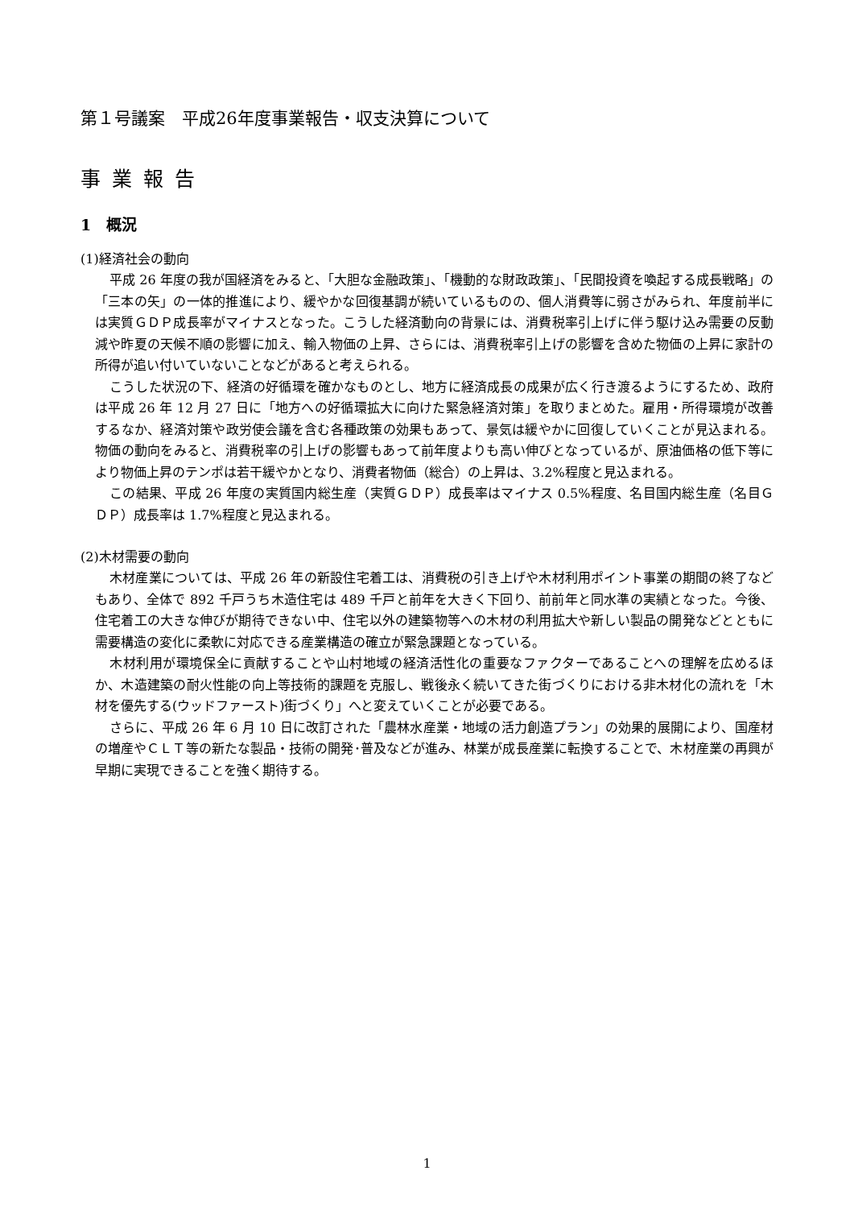第１号議案　平成26年度事業報告・収支決算について
事業報告
1　概況
(1)経済社会の動向
平成 26 年度の我が国経済をみると、「大胆な金融政策」、「機動的な財政政策」、「民間投資を喚起する成長戦略」の「三本の矢」の一体的推進により、緩やかな回復基調が続いているものの、個人消費等に弱さがみられ、年度前半には実質ＧＤＰ成長率がマイナスとなった。こうした経済動向の背景には、消費税率引上げに伴う駆け込み需要の反動減や昨夏の天候不順の影響に加え、輸入物価の上昇、さらには、消費税率引上げの影響を含めた物価の上昇に家計の所得が追い付いていないことなどがあると考えられる。
こうした状況の下、経済の好循環を確かなものとし、地方に経済成長の成果が広く行き渡るようにするため、政府は平成 26 年 12 月 27 日に「地方への好循環拡大に向けた緊急経済対策」を取りまとめた。雇用・所得環境が改善するなか、経済対策や政労使会議を含む各種政策の効果もあって、景気は緩やかに回復していくことが見込まれる。物価の動向をみると、消費税率の引上げの影響もあって前年度よりも高い伸びとなっているが、原油価格の低下等により物価上昇のテンポは若干緩やかとなり、消費者物価（総合）の上昇は、3.2%程度と見込まれる。
この結果、平成 26 年度の実質国内総生産（実質ＧＤＰ）成長率はマイナス 0.5%程度、名目国内総生産（名目ＧＤＰ）成長率は 1.7%程度と見込まれる。
(2)木材需要の動向
木材産業については、平成 26 年の新設住宅着工は、消費税の引き上げや木材利用ポイント事業の期間の終了などもあり、全体で 892 千戸うち木造住宅は 489 千戸と前年を大きく下回り、前前年と同水準の実績となった。今後、住宅着工の大きな伸びが期待できない中、住宅以外の建築物等への木材の利用拡大や新しい製品の開発などとともに需要構造の変化に柔軟に対応できる産業構造の確立が緊急課題となっている。
木材利用が環境保全に貢献することや山村地域の経済活性化の重要なファクターであることへの理解を広めるほか、木造建築の耐火性能の向上等技術的課題を克服し、戦後永く続いてきた街づくりにおける非木材化の流れを「木材を優先する(ウッドファースト)街づくり」へと変えていくことが必要である。
さらに、平成 26 年 6 月 10 日に改訂された「農林水産業・地域の活力創造プラン」の効果的展開により、国産材の増産やＣＬＴ等の新たな製品・技術の開発･普及などが進み、林業が成長産業に転換することで、木材産業の再興が早期に実現できることを強く期待する。
1